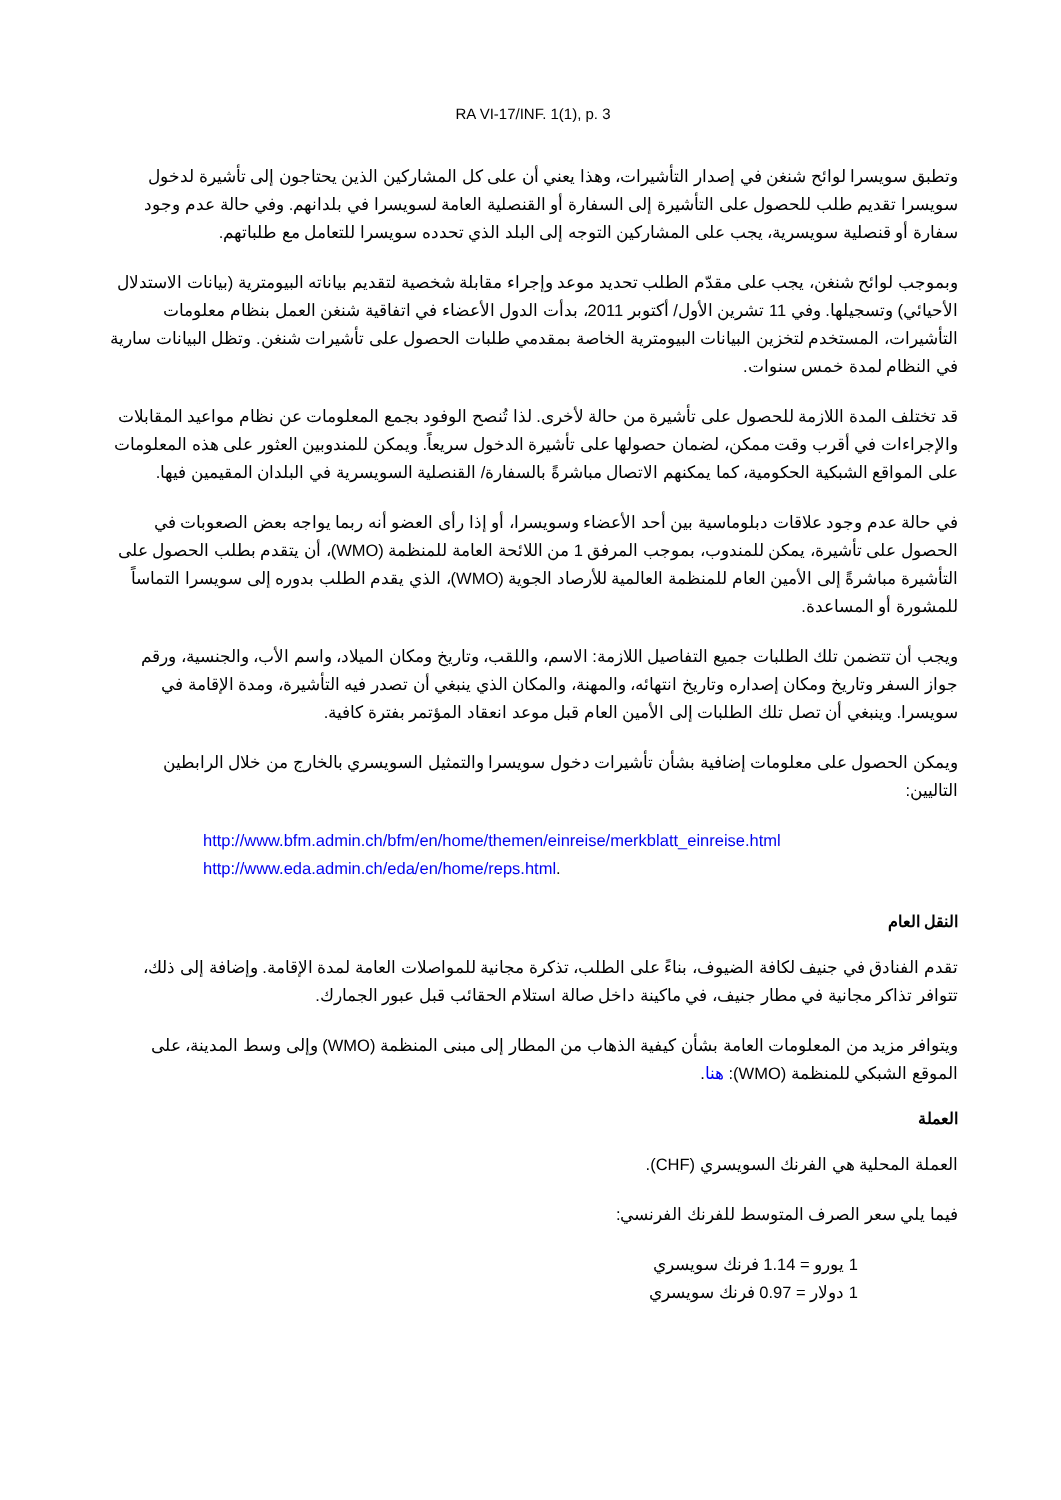RA VI-17/INF. 1(1), p. 3
وتطبق سويسرا لوائح شنغن في إصدار التأشيرات، وهذا يعني أن على كل المشاركين الذين يحتاجون إلى تأشيرة لدخول سويسرا تقديم طلب للحصول على التأشيرة إلى السفارة أو القنصلية العامة لسويسرا في بلدانهم. وفي حالة عدم وجود سفارة أو قنصلية سويسرية، يجب على المشاركين التوجه إلى البلد الذي تحدده سويسرا للتعامل مع طلباتهم.
وبموجب لوائح شنغن، يجب على مقدّم الطلب تحديد موعد وإجراء مقابلة شخصية لتقديم بياناته البيومترية (بيانات الاستدلال الأحيائي) وتسجيلها. وفي 11 تشرين الأول/ أكتوبر 2011، بدأت الدول الأعضاء في اتفاقية شنغن العمل بنظام معلومات التأشيرات، المستخدم لتخزين البيانات البيومترية الخاصة بمقدمي طلبات الحصول على تأشيرات شنغن. وتظل البيانات سارية في النظام لمدة خمس سنوات.
قد تختلف المدة اللازمة للحصول على تأشيرة من حالة لأخرى. لذا تُنصح الوفود بجمع المعلومات عن نظام مواعيد المقابلات والإجراءات في أقرب وقت ممكن، لضمان حصولها على تأشيرة الدخول سريعاً. ويمكن للمندوبين العثور على هذه المعلومات على المواقع الشبكية الحكومية، كما يمكنهم الاتصال مباشرةً بالسفارة/ القنصلية السويسرية في البلدان المقيمين فيها.
في حالة عدم وجود علاقات دبلوماسية بين أحد الأعضاء وسويسرا، أو إذا رأى العضو أنه ربما يواجه بعض الصعوبات في الحصول على تأشيرة، يمكن للمندوب، بموجب المرفق 1 من اللائحة العامة للمنظمة (WMO)، أن يتقدم بطلب الحصول على التأشيرة مباشرةً إلى الأمين العام للمنظمة العالمية للأرصاد الجوية (WMO)، الذي يقدم الطلب بدوره إلى سويسرا التماساً للمشورة أو المساعدة.
ويجب أن تتضمن تلك الطلبات جميع التفاصيل اللازمة: الاسم، واللقب، وتاريخ ومكان الميلاد، واسم الأب، والجنسية، ورقم جواز السفر وتاريخ ومكان إصداره وتاريخ انتهائه، والمهنة، والمكان الذي ينبغي أن تصدر فيه التأشيرة، ومدة الإقامة في سويسرا. وينبغي أن تصل تلك الطلبات إلى الأمين العام قبل موعد انعقاد المؤتمر بفترة كافية.
ويمكن الحصول على معلومات إضافية بشأن تأشيرات دخول سويسرا والتمثيل السويسري بالخارج من خلال الرابطين التاليين:
http://www.bfm.admin.ch/bfm/en/home/themen/einreise/merkblatt_einreise.html
http://www.eda.admin.ch/eda/en/home/reps.html.
النقل العام
تقدم الفنادق في جنيف لكافة الضيوف، بناءً على الطلب، تذكرة مجانية للمواصلات العامة لمدة الإقامة. وإضافة إلى ذلك، تتوافر تذاكر مجانية في مطار جنيف، في ماكينة داخل صالة استلام الحقائب قبل عبور الجمارك.
ويتوافر مزيد من المعلومات العامة بشأن كيفية الذهاب من المطار إلى مبنى المنظمة (WMO) وإلى وسط المدينة، على الموقع الشبكي للمنظمة (WMO): هنا.
العملة
العملة المحلية هي الفرنك السويسري (CHF).
فيما يلي سعر الصرف المتوسط للفرنك الفرنسي:
1 يورو = 1.14 فرنك سويسري
1 دولار = 0.97 فرنك سويسري